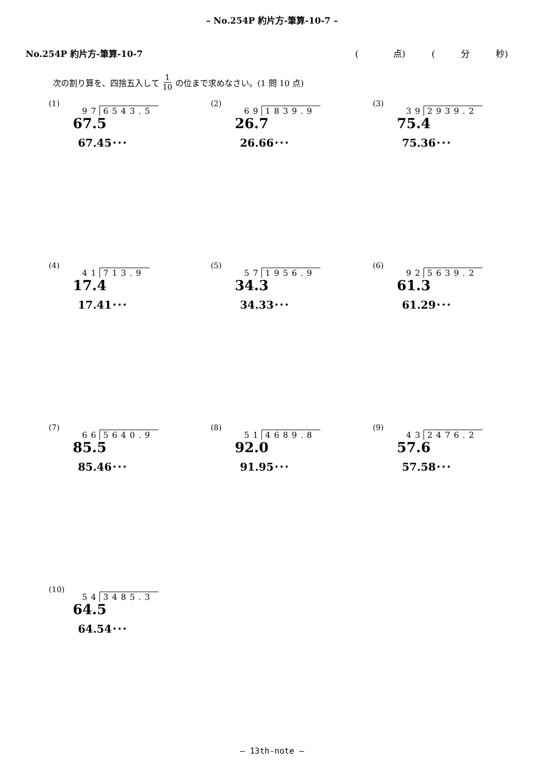– No.254P 約片方-筆算-10-7 –
No.254P 約片方-筆算-10-7 (　　　　点)　　　(　　　分　　　秒)
次の割り算を、四捨五入して 1 10 の位まで求めなさい。(1 問 10 点)
(1)
97 6543.5
67.5
67.45･･･
(2)
69 1839.9
26.7
26.66･･･
(3)
39 2939.2
75.4
75.36･･･
(4)
41 713.9
17.4
17.41･･･
(5)
57 1956.9
34.3
34.33･･･
(6)
92 5639.2
61.3
61.29･･･
(7)
66 5640.9
85.5
85.46･･･
(8)
51 4689.8
92.0
91.95･･･
(9)
43 2476.2
57.6
57.58･･･
(10)
54 3485.3
64.5
64.54･･･
– 13th-note –